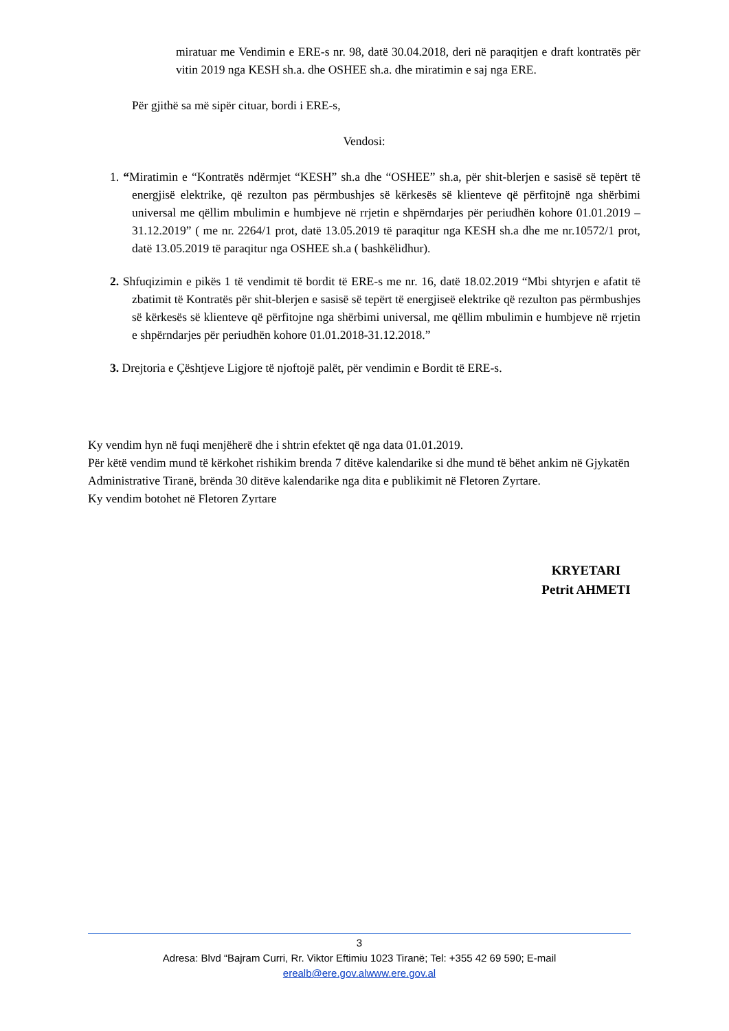miratuar me Vendimin e ERE-s nr. 98, datë 30.04.2018, deri në paraqitjen e draft kontratës për vitin 2019 nga KESH sh.a. dhe OSHEE sh.a. dhe miratimin e saj nga ERE.
Për gjithë sa më sipër cituar, bordi i ERE-s,
Vendosi:
1. “Miratimin e “Kontratës ndërmjet “KESH” sh.a dhe “OSHEE” sh.a, për shit-blerjen e sasisë së tepërt të energjisë elektrike, që rezulton pas përmbushjes së kërkesës së klienteve që përfitojnë nga shërbimi universal me qëllim mbulimin e humbjeve në rrjetin e shpërndarjes për periudhën kohore 01.01.2019 – 31.12.2019” ( me nr. 2264/1 prot, datë 13.05.2019 të paraqitur nga KESH sh.a dhe me nr.10572/1 prot, datë 13.05.2019 të paraqitur nga OSHEE sh.a ( bashkëlidhur).
2. Shfuqizimin e pikës 1 të vendimit të bordit të ERE-s me nr. 16, datë 18.02.2019 “Mbi shtyrjen e afatit të zbatimit të Kontratës për shit-blerjen e sasisë së tepërt të energjiseë elektrike që rezulton pas përmbushjes së kërkesës së klienteve që përfitojne nga shërbimi universal, me qëllim mbulimin e humbjeve në rrjetin e shpërndarjes për periudhën kohore 01.01.2018-31.12.2018.”
3. Drejtoria e Çështjeve Ligjore të njoftojë palët, për vendimin e Bordit të ERE-s.
Ky vendim hyn në fuqi menjëherë dhe i shtrin efektet që nga data 01.01.2019.
Për këtë vendim mund të kërkohet rishikim brenda 7 ditëve kalendarike si dhe mund të bëhet ankim në Gjykatën Administrative Tiranë, brënda 30 ditëve kalendarike nga dita e publikimit në Fletoren Zyrtare.
Ky vendim botohet në Fletoren Zyrtare
KRYETARI
Petrit AHMETI
3
Adresa: Blvd “Bajram Curri, Rr. Viktor Eftimiu 1023 Tiranë; Tel: +355 42 69 590; E-mail
erealb@ere.gov.alwww.ere.gov.al